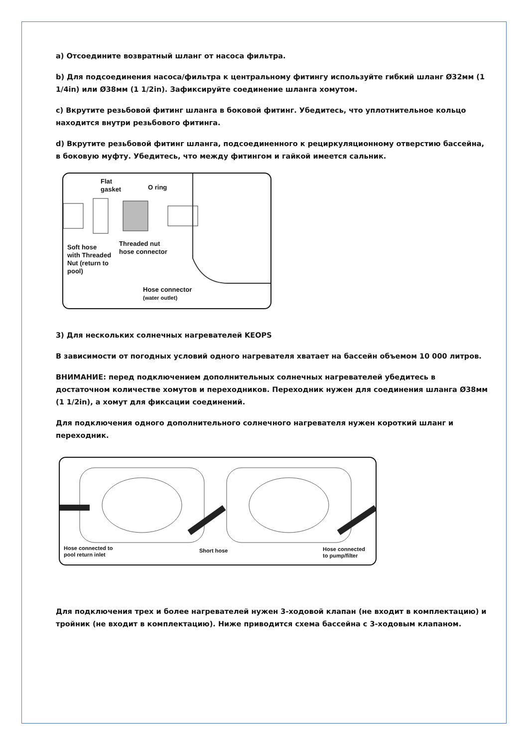a) Отсоедините возвратный шланг от насоса фильтра.
b) Для подсоединения насоса/фильтра к центральному фитингу используйте гибкий шланг Ø32мм (1 1/4in) или Ø38мм (1 1/2in). Зафиксируйте соединение шланга хомутом.
c) Вкрутите резьбовой фитинг шланга в боковой фитинг. Убедитесь, что уплотнительное кольцо находится внутри резьбового фитинга.
d) Вкрутите резьбовой фитинг шланга, подсоединенного к рециркуляционному отверстию бассейна, в боковую муфту. Убедитесь, что между фитингом и гайкой имеется сальник.
Flat
gasket
O ring
Soft hose
with Threaded
Nut (return to
pool)
Threaded nut
hose connector
Hose connector
(water outlet)
3) Для нескольких солнечных нагревателей KEOPS
В зависимости от погодных условий одного нагревателя хватает на бассейн объемом 10 000 литров.
ВНИМАНИЕ: перед подключением дополнительных солнечных нагревателей убедитесь в достаточном количестве хомутов и переходников. Переходник нужен для соединения шланга Ø38мм (1 1/2in), а хомут для фиксации соединений.
Для подключения одного дополнительного солнечного нагревателя нужен короткий шланг и переходник.
Hose connected to
pool return inlet
Short hose
Hose connected
to pump/filter
Для подключения трех и более нагревателей нужен 3-ходовой клапан (не входит в комплектацию) и тройник (не входит в комплектацию). Ниже приводится схема бассейна с 3-ходовым клапаном.